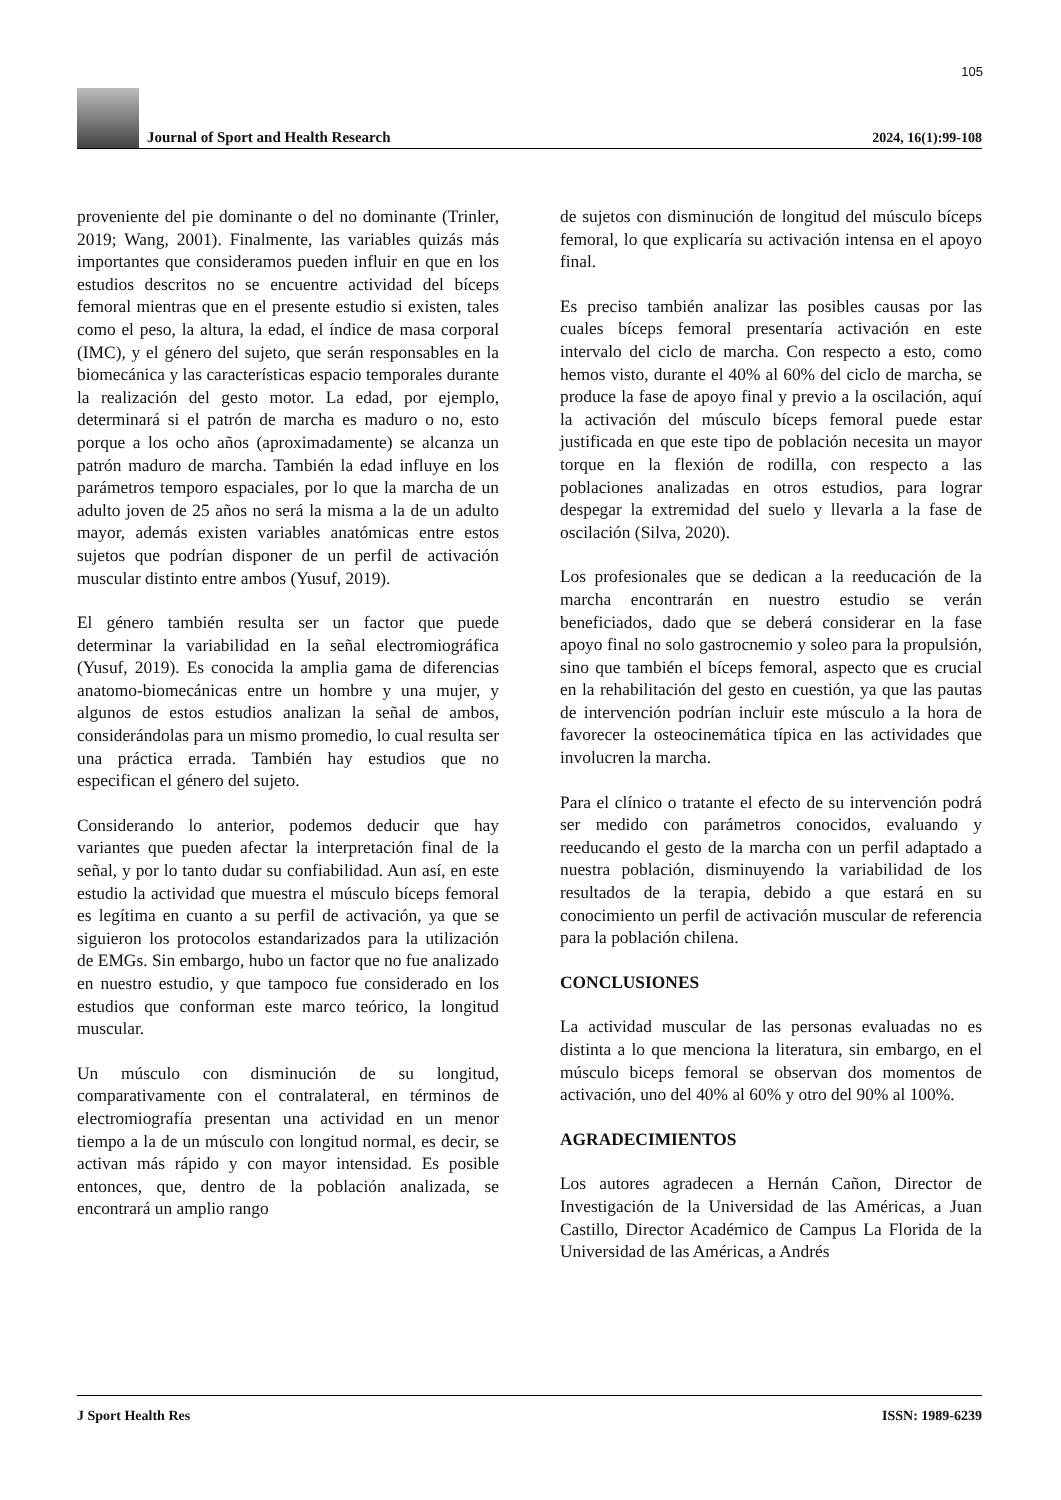105
Journal of Sport and Health Research
2024, 16(1):99-108
proveniente del pie dominante o del no dominante (Trinler, 2019; Wang, 2001). Finalmente, las variables quizás más importantes que consideramos pueden influir en que en los estudios descritos no se encuentre actividad del bíceps femoral mientras que en el presente estudio si existen, tales como el peso, la altura, la edad, el índice de masa corporal (IMC), y el género del sujeto, que serán responsables en la biomecánica y las características espacio temporales durante la realización del gesto motor. La edad, por ejemplo, determinará si el patrón de marcha es maduro o no, esto porque a los ocho años (aproximadamente) se alcanza un patrón maduro de marcha. También la edad influye en los parámetros temporo espaciales, por lo que la marcha de un adulto joven de 25 años no será la misma a la de un adulto mayor, además existen variables anatómicas entre estos sujetos que podrían disponer de un perfil de activación muscular distinto entre ambos (Yusuf, 2019).
El género también resulta ser un factor que puede determinar la variabilidad en la señal electromiográfica (Yusuf, 2019). Es conocida la amplia gama de diferencias anatomo-biomecánicas entre un hombre y una mujer, y algunos de estos estudios analizan la señal de ambos, considerándolas para un mismo promedio, lo cual resulta ser una práctica errada. También hay estudios que no especifican el género del sujeto.
Considerando lo anterior, podemos deducir que hay variantes que pueden afectar la interpretación final de la señal, y por lo tanto dudar su confiabilidad. Aun así, en este estudio la actividad que muestra el músculo bíceps femoral es legítima en cuanto a su perfil de activación, ya que se siguieron los protocolos estandarizados para la utilización de EMGs. Sin embargo, hubo un factor que no fue analizado en nuestro estudio, y que tampoco fue considerado en los estudios que conforman este marco teórico, la longitud muscular.
Un músculo con disminución de su longitud, comparativamente con el contralateral, en términos de electromiografía presentan una actividad en un menor tiempo a la de un músculo con longitud normal, es decir, se activan más rápido y con mayor intensidad. Es posible entonces, que, dentro de la población analizada, se encontrará un amplio rango
de sujetos con disminución de longitud del músculo bíceps femoral, lo que explicaría su activación intensa en el apoyo final.
Es preciso también analizar las posibles causas por las cuales bíceps femoral presentaría activación en este intervalo del ciclo de marcha. Con respecto a esto, como hemos visto, durante el 40% al 60% del ciclo de marcha, se produce la fase de apoyo final y previo a la oscilación, aquí la activación del músculo bíceps femoral puede estar justificada en que este tipo de población necesita un mayor torque en la flexión de rodilla, con respecto a las poblaciones analizadas en otros estudios, para lograr despegar la extremidad del suelo y llevarla a la fase de oscilación (Silva, 2020).
Los profesionales que se dedican a la reeducación de la marcha encontrarán en nuestro estudio se verán beneficiados, dado que se deberá considerar en la fase apoyo final no solo gastrocnemio y soleo para la propulsión, sino que también el bíceps femoral, aspecto que es crucial en la rehabilitación del gesto en cuestión, ya que las pautas de intervención podrían incluir este músculo a la hora de favorecer la osteocinemática típica en las actividades que involucren la marcha.
Para el clínico o tratante el efecto de su intervención podrá ser medido con parámetros conocidos, evaluando y reeducando el gesto de la marcha con un perfil adaptado a nuestra población, disminuyendo la variabilidad de los resultados de la terapia, debido a que estará en su conocimiento un perfil de activación muscular de referencia para la población chilena.
CONCLUSIONES
La actividad muscular de las personas evaluadas no es distinta a lo que menciona la literatura, sin embargo, en el músculo biceps femoral se observan dos momentos de activación, uno del 40% al 60% y otro del 90% al 100%.
AGRADECIMIENTOS
Los autores agradecen a Hernán Cañon, Director de Investigación de la Universidad de las Américas, a Juan Castillo, Director Académico de Campus La Florida de la Universidad de las Américas, a Andrés
J Sport Health Res ISSN: 1989-6239